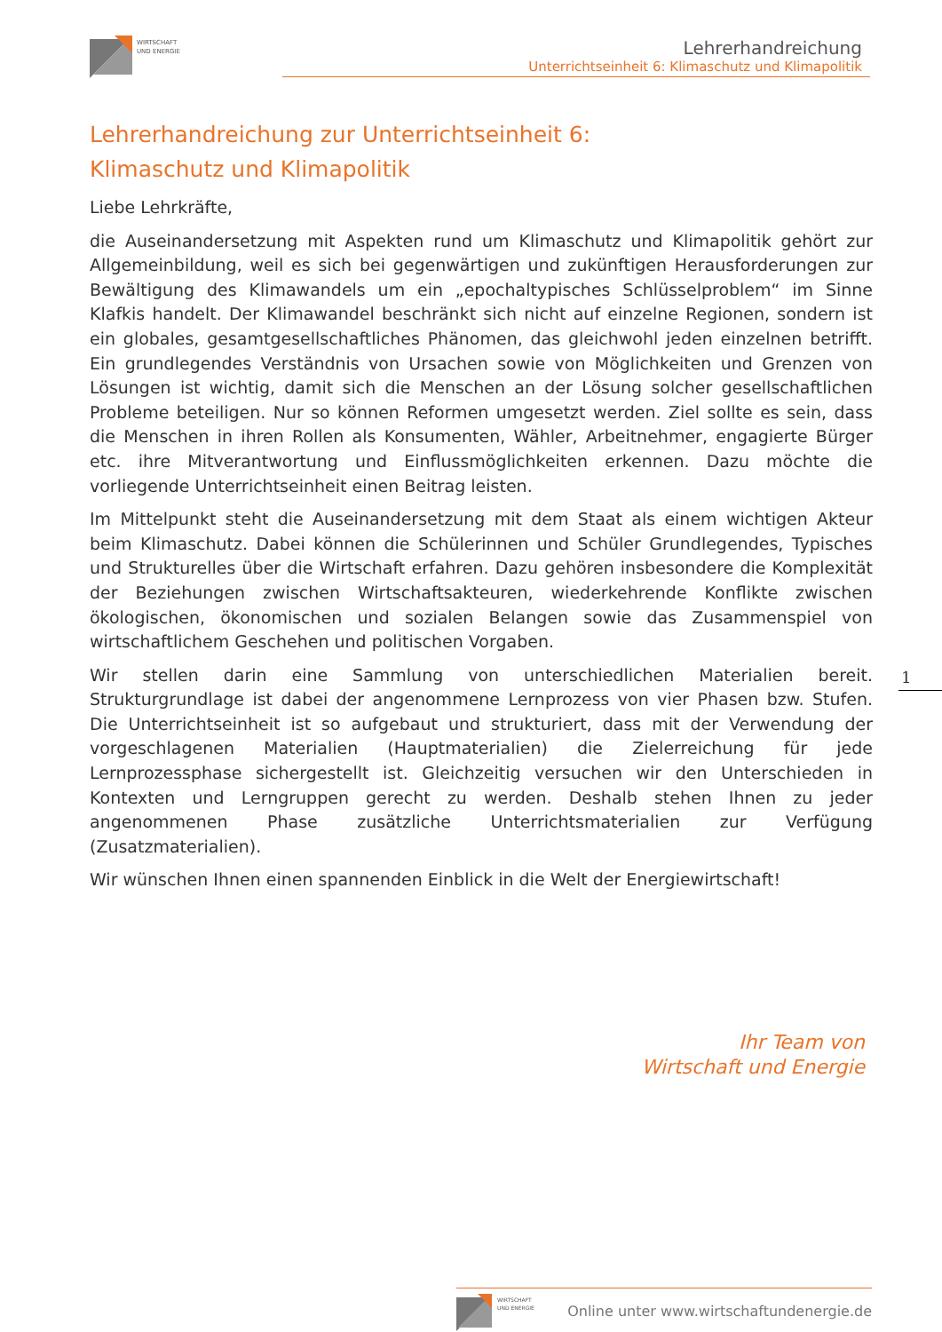WIRTSCHAFT
UND ENERGIE
Lehrerhandreichung
Unterrichtseinheit 6: Klimaschutz und Klimapolitik
Lehrerhandreichung zur Unterrichtseinheit 6:
Klimaschutz und Klimapolitik
Liebe Lehrkräfte,
die Auseinandersetzung mit Aspekten rund um Klimaschutz und Klimapolitik gehört zur Allgemeinbildung, weil es sich bei gegenwärtigen und zukünftigen Herausforderungen zur Bewältigung des Klimawandels um ein „epochaltypisches Schlüsselproblem“ im Sinne Klafkis handelt. Der Klimawandel beschränkt sich nicht auf einzelne Regionen, sondern ist ein globales, gesamtgesellschaftliches Phänomen, das gleichwohl jeden einzelnen betrifft. Ein grundlegendes Verständnis von Ursachen sowie von Möglichkeiten und Grenzen von Lösungen ist wichtig, damit sich die Menschen an der Lösung solcher gesellschaftlichen Probleme beteiligen. Nur so können Reformen umgesetzt werden. Ziel sollte es sein, dass die Menschen in ihren Rollen als Konsumenten, Wähler, Arbeitnehmer, engagierte Bürger etc. ihre Mitverantwortung und Einflussmöglichkeiten erkennen. Dazu möchte die vorliegende Unterrichtseinheit einen Beitrag leisten.
Im Mittelpunkt steht die Auseinandersetzung mit dem Staat als einem wichtigen Akteur beim Klimaschutz. Dabei können die Schülerinnen und Schüler Grundlegendes, Typisches und Strukturelles über die Wirtschaft erfahren. Dazu gehören insbesondere die Komplexität der Beziehungen zwischen Wirtschaftsakteuren, wiederkehrende Konflikte zwischen ökologischen, ökonomischen und sozialen Belangen sowie das Zusammenspiel von wirtschaftlichem Geschehen und politischen Vorgaben.
Wir stellen darin eine Sammlung von unterschiedlichen Materialien bereit. Strukturgrundlage ist dabei der angenommene Lernprozess von vier Phasen bzw. Stufen. Die Unterrichtseinheit ist so aufgebaut und strukturiert, dass mit der Verwendung der vorgeschlagenen Materialien (Hauptmaterialien) die Zielerreichung für jede Lernprozessphase sichergestellt ist. Gleichzeitig versuchen wir den Unterschieden in Kontexten und Lerngruppen gerecht zu werden. Deshalb stehen Ihnen zu jeder angenommenen Phase zusätzliche Unterrichtsmaterialien zur Verfügung (Zusatzmaterialien).
Wir wünschen Ihnen einen spannenden Einblick in die Welt der Energiewirtschaft!
1
Ihr Team von
Wirtschaft und Energie
WIRTSCHAFT
UND ENERGIE
Online unter www.wirtschaftundenergie.de